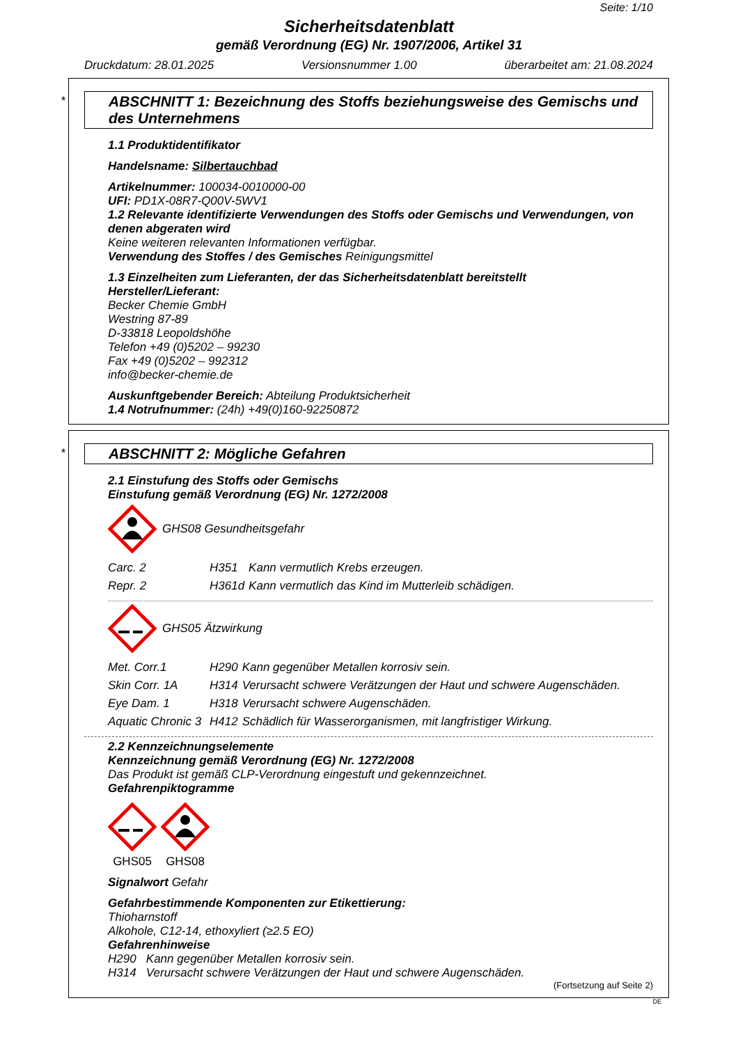Seite: 1/10
Sicherheitsdatenblatt
gemäß Verordnung (EG) Nr. 1907/2006, Artikel 31
Druckdatum: 28.01.2025 Versionsnummer 1.00 überarbeitet am: 21.08.2024
*
ABSCHNITT 1: Bezeichnung des Stoffs beziehungsweise des Gemischs und des Unternehmens
1.1 Produktidentifikator
Handelsname: Silbertauchbad
Artikelnummer: 100034-0010000-00
UFI: PD1X-08R7-Q00V-5WV1
1.2 Relevante identifizierte Verwendungen des Stoffs oder Gemischs und Verwendungen, von denen abgeraten wird
Keine weiteren relevanten Informationen verfügbar.
Verwendung des Stoffes / des Gemisches Reinigungsmittel
1.3 Einzelheiten zum Lieferanten, der das Sicherheitsdatenblatt bereitstellt
Hersteller/Lieferant:
Becker Chemie GmbH
Westring 87-89
D-33818 Leopoldshöhe
Telefon +49 (0)5202 – 99230
Fax +49 (0)5202 – 992312
info@becker-chemie.de
Auskunftgebender Bereich: Abteilung Produktsicherheit
1.4 Notrufnummer: (24h) +49(0)160-92250872
*
ABSCHNITT 2: Mögliche Gefahren
2.1 Einstufung des Stoffs oder Gemischs
Einstufung gemäß Verordnung (EG) Nr. 1272/2008
GHS08 Gesundheitsgefahr
| Carc. 2 | H351 | Kann vermutlich Krebs erzeugen. |
| Repr. 2 | H361d | Kann vermutlich das Kind im Mutterleib schädigen. |
GHS05 Ätzwirkung
| Met. Corr.1 | H290 | Kann gegenüber Metallen korrosiv sein. |
| Skin Corr. 1A | H314 | Verursacht schwere Verätzungen der Haut und schwere Augenschäden. |
| Eye Dam. 1 | H318 | Verursacht schwere Augenschäden. |
| Aquatic Chronic 3 | H412 | Schädlich für Wasserorganismen, mit langfristiger Wirkung. |
2.2 Kennzeichnungselemente
Kennzeichnung gemäß Verordnung (EG) Nr. 1272/2008
Das Produkt ist gemäß CLP-Verordnung eingestuft und gekennzeichnet.
Gefahrenpiktogramme
GHS05
GHS08
Signalwort Gefahr
Gefahrbestimmende Komponenten zur Etikettierung:
Thioharnstoff
Alkohole, C12-14, ethoxyliert (≥2.5 EO)
Gefahrenhinweise
H290 Kann gegenüber Metallen korrosiv sein.
H314 Verursacht schwere Verätzungen der Haut und schwere Augenschäden.
(Fortsetzung auf Seite 2)
DE